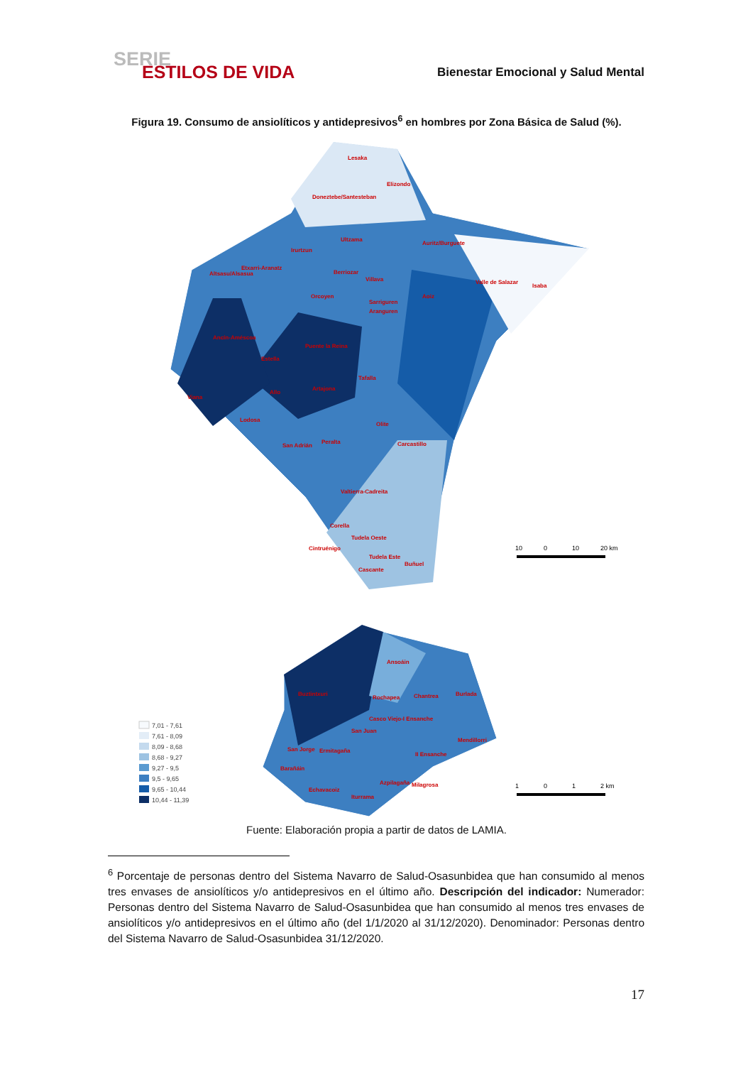SERIE
ESTILOS DE VIDA
Bienestar Emocional y Salud Mental
Figura 19. Consumo de ansiolíticos y antidepresivos<sup>6</sup> en hombres por Zona Básica de Salud (%).
Lesaka
Elizondo
Doneztebe/Santesteban
Ultzama
Auritz/Burguete
Irurtzun
Altsasu/Alsasua
Etxarri-Aranatz
Berriozar
Villava
Valle de Salazar
Isaba
Orcoyen
Aoiz
Sarriguren
Aranguren
Ancín-Améscoa
Puente la Reina
Estella
Tafalla
Viana
Allo
Artajona
Lodosa
Olite
Carcastillo
San Adrián
Peralta
Valtierra-Cadreita
Corella
Tudela Oeste
Cintruénigo
Tudela Este
Buñuel
Cascante
10
0
10
20 km
Ansoáin
Buztintxuri
Rochapea
Chantrea
Burlada
Casco Viejo-I Ensanche
San Juan
Mendillorri
San Jorge
Ermitagaña
II Ensanche
Barañáin
Azpilagaña
Milagrosa
Echavacoiz
Iturrama
1
0
1
2 km
7,01 - 7,61
7,61 - 8,09
8,09 - 8,68
8,68 - 9,27
9,27 - 9,5
9,5 - 9,65
9,65 - 10,44
10,44 - 11,39
Fuente: Elaboración propia a partir de datos de LAMIA.
<sup>6</sup> Porcentaje de personas dentro del Sistema Navarro de Salud-Osasunbidea que han consumido al menos tres envases de ansiolíticos y/o antidepresivos en el último año. Descripción del indicador: Numerador: Personas dentro del Sistema Navarro de Salud-Osasunbidea que han consumido al menos tres envases de ansiolíticos y/o antidepresivos en el último año (del 1/1/2020 al 31/12/2020). Denominador: Personas dentro del Sistema Navarro de Salud-Osasunbidea 31/12/2020.
17